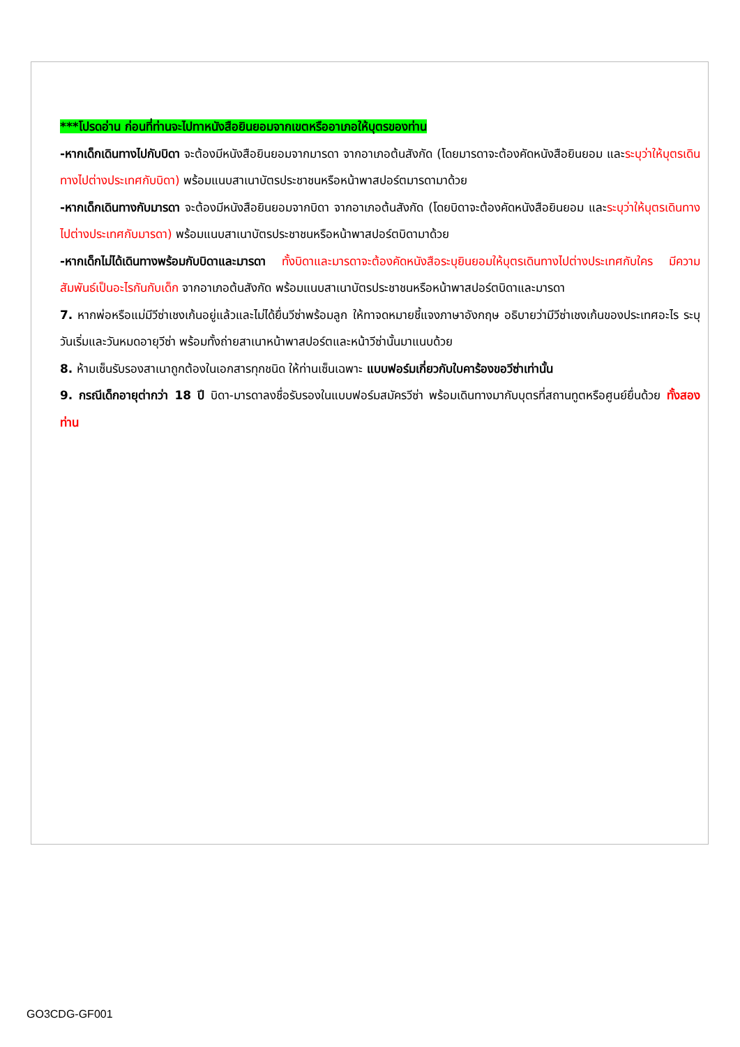***โปรดอ่าน ก่อนที่ท่านจะไปทาหนังสือยินยอมจากเขตหรืออาเภอให้บุตรของท่าน
-หากเด็กเดินทางไปกับบิดา จะต้องมีหนังสือยินยอมจากมารดา จากอาเภอต้นสังกัด (โดยมารดาจะต้องคัดหนังสือยินยอม และระบุว่าให้บุตรเดินทางไปต่างประเทศกับบิดา) พร้อมแนบสาเนาบัตรประชาชนหรือหน้าพาสปอร์ตมารดามาด้วย
-หากเด็กเดินทางกับมารดา จะต้องมีหนังสือยินยอมจากบิดา จากอาเภอต้นสังกัด (โดยบิดาจะต้องคัดหนังสือยินยอม และระบุว่าให้บุตรเดินทางไปต่างประเทศกับมารดา) พร้อมแนบสาเนาบัตรประชาชนหรือหน้าพาสปอร์ตบิดามาด้วย
-หากเด็กไม่ได้เดินทางพร้อมกับบิดาและมารดา ทั้งบิดาและมารดาจะต้องคัดหนังสือระบุยินยอมให้บุตรเดินทางไปต่างประเทศกับใคร มีความสัมพันธ์เป็นอะไรกันกับเด็ก จากอาเภอต้นสังกัด พร้อมแนบสาเนาบัตรประชาชนหรือหน้าพาสปอร์ตบิดาและมารดา
7. หากพ่อหรือแม่มีวีซ่าเชงเก้นอยู่แล้วและไม่ได้ยื่นวีซ่าพร้อมลูก ให้ทาจดหมายชี้แจงภาษาอังกฤษ อธิบายว่ามีวีซ่าเชงเก้นของประเทศอะไร ระบุวันเริ่มและวันหมดอายุวีซ่า พร้อมทั้งถ่ายสาเนาหน้าพาสปอร์ตและหน้าวีซ่านั้นมาแนบด้วย
8. ห้ามเซ็นรับรองสาเนาถูกต้องในเอกสารทุกชนิด ให้ท่านเซ็นเฉพาะ แบบฟอร์มเกี่ยวกับใบคาร้องขอวีซ่าเท่านั้น
9. กรณีเด็กอายุต่ากว่า 18 ปี บิดา-มารดาลงชื่อรับรองในแบบฟอร์มสมัครวีซ่า พร้อมเดินทางมากับบุตรที่สถานทูตหรือศูนย์ยื่นด้วย ทั้งสองท่าน
GO3CDG-GF001